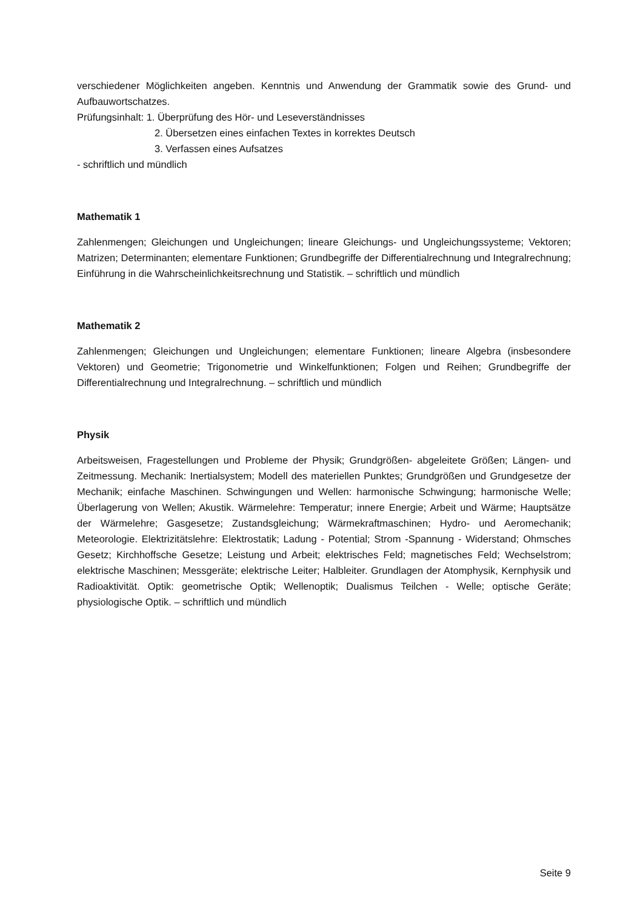verschiedener Möglichkeiten angeben. Kenntnis und Anwendung der Grammatik sowie des Grund- und Aufbauwortschatzes.
Prüfungsinhalt: 1. Überprüfung des Hör- und Leseverständnisses
2. Übersetzen eines einfachen Textes in korrektes Deutsch
3. Verfassen eines Aufsatzes
- schriftlich und mündlich
Mathematik 1
Zahlenmengen; Gleichungen und Ungleichungen; lineare Gleichungs- und Ungleichungssysteme; Vektoren; Matrizen; Determinanten; elementare Funktionen; Grundbegriffe der Differentialrechnung und Integralrechnung; Einführung in die Wahrscheinlichkeitsrechnung und Statistik. – schriftlich und mündlich
Mathematik 2
Zahlenmengen; Gleichungen und Ungleichungen; elementare Funktionen; lineare Algebra (insbesondere Vektoren) und Geometrie; Trigonometrie und Winkelfunktionen; Folgen und Reihen; Grundbegriffe der Differentialrechnung und Integralrechnung. – schriftlich und mündlich
Physik
Arbeitsweisen, Fragestellungen und Probleme der Physik; Grundgrößen- abgeleitete Größen; Längen- und Zeitmessung. Mechanik: Inertialsystem; Modell des materiellen Punktes; Grundgrößen und Grundgesetze der Mechanik; einfache Maschinen. Schwingungen und Wellen: harmonische Schwingung; harmonische Welle; Überlagerung von Wellen; Akustik. Wärmelehre: Temperatur; innere Energie; Arbeit und Wärme; Hauptsätze der Wärmelehre; Gasgesetze; Zustandsgleichung; Wärmekraftmaschinen; Hydro- und Aeromechanik; Meteorologie. Elektrizitätslehre: Elektrostatik; Ladung - Potential; Strom -Spannung - Widerstand; Ohmsches Gesetz; Kirchhoffsche Gesetze; Leistung und Arbeit; elektrisches Feld; magnetisches Feld; Wechselstrom; elektrische Maschinen; Messgeräte; elektrische Leiter; Halbleiter. Grundlagen der Atomphysik, Kernphysik und Radioaktivität. Optik: geometrische Optik; Wellenoptik; Dualismus Teilchen - Welle; optische Geräte; physiologische Optik. – schriftlich und mündlich
Seite 9